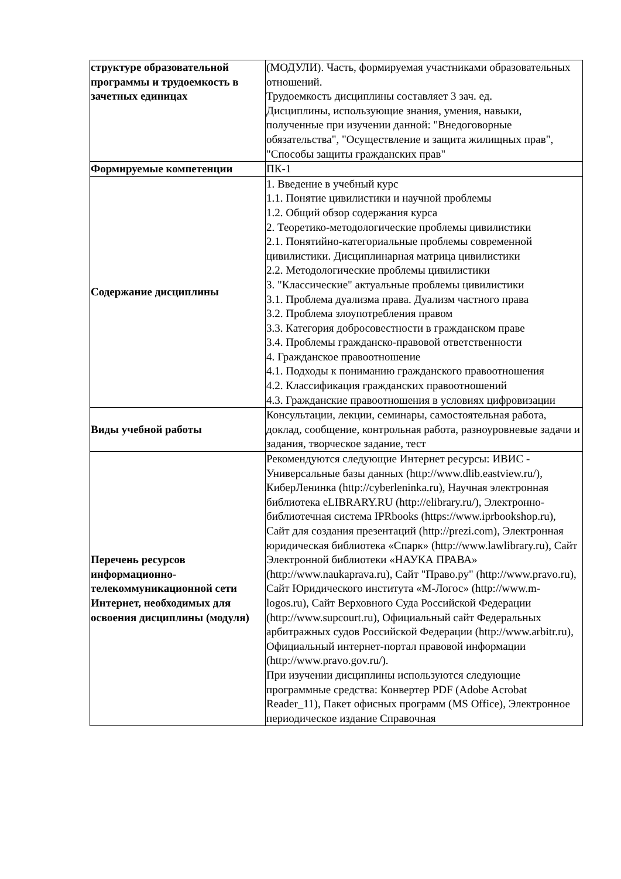| структуре образовательной программы и трудоемкость в зачетных единицах | (МОДУЛИ). Часть, формируемая участниками образовательных отношений. Трудоемкость дисциплины составляет 3 зач. ед. Дисциплины, использующие знания, умения, навыки, полученные при изучении данной: "Внедоговорные обязательства", "Осуществление и защита жилищных прав", "Способы защиты гражданских прав" |
| Формируемые компетенции | ПК-1 |
| Содержание дисциплины | 1. Введение в учебный курс 1.1. Понятие цивилистики и научной проблемы 1.2. Общий обзор содержания курса 2. Теоретико-методологические проблемы цивилистики 2.1. Понятийно-категориальные проблемы современной цивилистики. Дисциплинарная матрица цивилистики 2.2. Методологические проблемы цивилистики 3. "Классические" актуальные проблемы цивилистики 3.1. Проблема дуализма права. Дуализм частного права 3.2. Проблема злоупотребления правом 3.3. Категория добросовестности в гражданском праве 3.4. Проблемы гражданско-правовой ответственности 4. Гражданское правоотношение 4.1. Подходы к пониманию гражданского правоотношения 4.2. Классификация гражданских правоотношений 4.3. Гражданские правоотношения в условиях цифровизации |
| Виды учебной работы | Консультации, лекции, семинары, самостоятельная работа, доклад, сообщение, контрольная работа, разноуровневые задачи и задания, творческое задание, тест |
| Перечень ресурсов информационно-телекоммуникационной сети Интернет, необходимых для освоения дисциплины (модуля) | Рекомендуются следующие Интернет ресурсы: ИВИС - Универсальные базы данных (http://www.dlib.eastview.ru/), КиберЛенинка (http://cyberleninka.ru), Научная электронная библиотека eLIBRARY.RU (http://elibrary.ru/), Электронно-библиотечная система IPRbooks (https://www.iprbookshop.ru), Сайт для создания презентаций (http://prezi.com), Электронная юридическая библиотека «Спарк» (http://www.lawlibrary.ru), Сайт Электронной библиотеки «НАУКА ПРАВА» (http://www.naukaprava.ru), Сайт "Право.ру" (http://www.pravo.ru), Сайт Юридического института «М-Логос» (http://www.m-logos.ru), Сайт Верховного Суда Российской Федерации (http://www.supcourt.ru), Официальный сайт Федеральных арбитражных судов Российской Федерации (http://www.arbitr.ru), Официальный интернет-портал правовой информации (http://www.pravo.gov.ru/). При изучении дисциплины используются следующие программные средства: Конвертер PDF (Adobe Acrobat Reader_11), Пакет офисных программ (MS Office), Электронное периодическое издание Справочная |